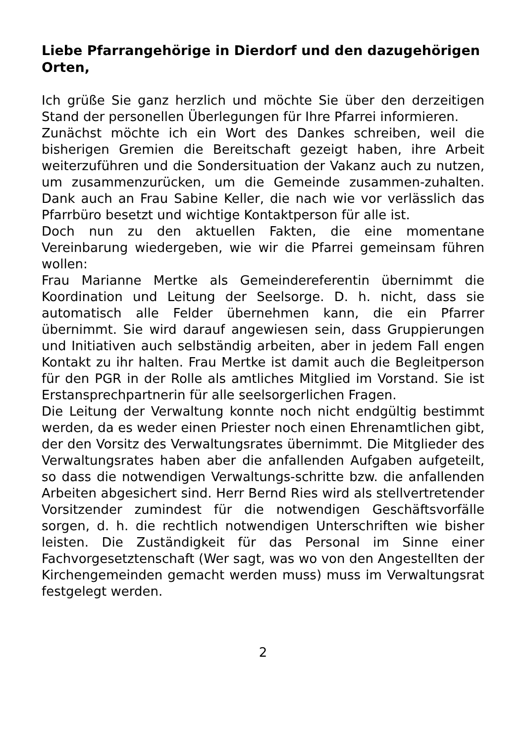Liebe Pfarrangehörige in Dierdorf und den dazugehörigen Orten,
Ich grüße Sie ganz herzlich und möchte Sie über den derzeitigen Stand der personellen Überlegungen für Ihre Pfarrei informieren.
Zunächst möchte ich ein Wort des Dankes schreiben, weil die bisherigen Gremien die Bereitschaft gezeigt haben, ihre Arbeit weiterzuführen und die Sondersituation der Vakanz auch zu nutzen, um zusammenzurücken, um die Gemeinde zusammen-zuhalten. Dank auch an Frau Sabine Keller, die nach wie vor verlässlich das Pfarrbüro besetzt und wichtige Kontaktperson für alle ist.
Doch nun zu den aktuellen Fakten, die eine momentane Vereinbarung wiedergeben, wie wir die Pfarrei gemeinsam führen wollen:
Frau Marianne Mertke als Gemeindereferentin übernimmt die Koordination und Leitung der Seelsorge. D. h. nicht, dass sie automatisch alle Felder übernehmen kann, die ein Pfarrer übernimmt. Sie wird darauf angewiesen sein, dass Gruppierungen und Initiativen auch selbständig arbeiten, aber in jedem Fall engen Kontakt zu ihr halten. Frau Mertke ist damit auch die Begleitperson für den PGR in der Rolle als amtliches Mitglied im Vorstand. Sie ist Erstansprechpartnerin für alle seelsorgerlichen Fragen.
Die Leitung der Verwaltung konnte noch nicht endgültig bestimmt werden, da es weder einen Priester noch einen Ehrenamtlichen gibt, der den Vorsitz des Verwaltungsrates übernimmt. Die Mitglieder des Verwaltungsrates haben aber die anfallenden Aufgaben aufgeteilt, so dass die notwendigen Verwaltungs-schritte bzw. die anfallenden Arbeiten abgesichert sind. Herr Bernd Ries wird als stellvertretender Vorsitzender zumindest für die notwendigen Geschäftsvorfälle sorgen, d. h. die rechtlich notwendigen Unterschriften wie bisher leisten. Die Zuständigkeit für das Personal im Sinne einer Fachvorgesetztenschaft (Wer sagt, was wo von den Angestellten der Kirchengemeinden gemacht werden muss) muss im Verwaltungsrat festgelegt werden.
2